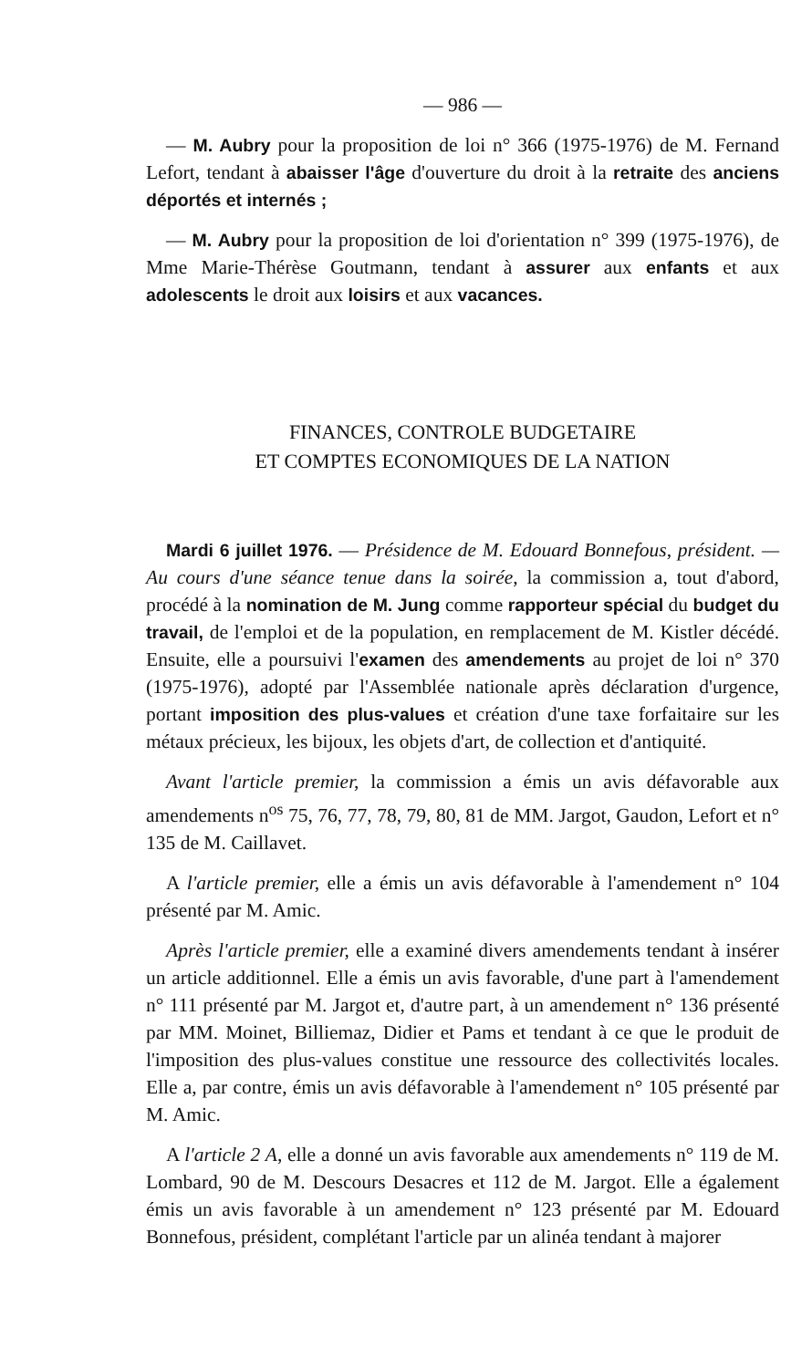— 986 —
— M. Aubry pour la proposition de loi n° 366 (1975-1976) de M. Fernand Lefort, tendant à abaisser l'âge d'ouverture du droit à la retraite des anciens déportés et internés ;
— M. Aubry pour la proposition de loi d'orientation n° 399 (1975-1976), de Mme Marie-Thérèse Goutmann, tendant à assurer aux enfants et aux adolescents le droit aux loisirs et aux vacances.
FINANCES, CONTROLE BUDGETAIRE
ET COMPTES ECONOMIQUES DE LA NATION
Mardi 6 juillet 1976. — Présidence de M. Edouard Bonnefous, président. — Au cours d'une séance tenue dans la soirée, la commission a, tout d'abord, procédé à la nomination de M. Jung comme rapporteur spécial du budget du travail, de l'emploi et de la population, en remplacement de M. Kistler décédé. Ensuite, elle a poursuivi l'examen des amendements au projet de loi n° 370 (1975-1976), adopté par l'Assemblée nationale après déclaration d'urgence, portant imposition des plus-values et création d'une taxe forfaitaire sur les métaux précieux, les bijoux, les objets d'art, de collection et d'antiquité.
Avant l'article premier, la commission a émis un avis défavorable aux amendements n<sup>os</sup> 75, 76, 77, 78, 79, 80, 81 de MM. Jargot, Gaudon, Lefort et n° 135 de M. Caillavet.
A l'article premier, elle a émis un avis défavorable à l'amendement n° 104 présenté par M. Amic.
Après l'article premier, elle a examiné divers amendements tendant à insérer un article additionnel. Elle a émis un avis favorable, d'une part à l'amendement n° 111 présenté par M. Jargot et, d'autre part, à un amendement n° 136 présenté par MM. Moinet, Billiemaz, Didier et Pams et tendant à ce que le produit de l'imposition des plus-values constitue une ressource des collectivités locales. Elle a, par contre, émis un avis défavorable à l'amendement n° 105 présenté par M. Amic.
A l'article 2 A, elle a donné un avis favorable aux amendements n° 119 de M. Lombard, 90 de M. Descours Desacres et 112 de M. Jargot. Elle a également émis un avis favorable à un amendement n° 123 présenté par M. Edouard Bonnefous, président, complétant l'article par un alinéa tendant à majorer